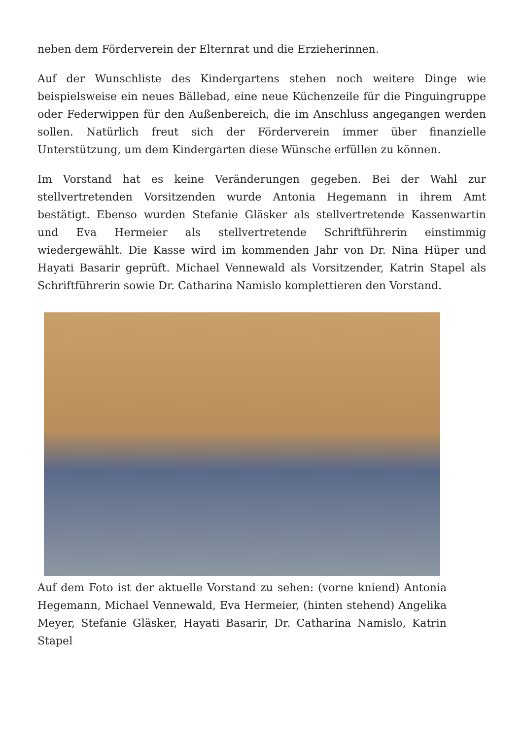neben dem Förderverein der Elternrat und die Erzieherinnen.
Auf der Wunschliste des Kindergartens stehen noch weitere Dinge wie beispielsweise ein neues Bällebad, eine neue Küchenzeile für die Pinguingruppe oder Federwippen für den Außenbereich, die im Anschluss angegangen werden sollen. Natürlich freut sich der Förderverein immer über finanzielle Unterstützung, um dem Kindergarten diese Wünsche erfüllen zu können.
Im Vorstand hat es keine Veränderungen gegeben. Bei der Wahl zur stellvertretenden Vorsitzenden wurde Antonia Hegemann in ihrem Amt bestätigt. Ebenso wurden Stefanie Gläsker als stellvertretende Kassenwartin und Eva Hermeier als stellvertretende Schriftführerin einstimmig wiedergewählt. Die Kasse wird im kommenden Jahr von Dr. Nina Hüper und Hayati Basarir geprüft. Michael Vennewald als Vorsitzender, Katrin Stapel als Schriftführerin sowie Dr. Catharina Namislo komplettieren den Vorstand.
Auf dem Foto ist der aktuelle Vorstand zu sehen: (vorne kniend) Antonia Hegemann, Michael Vennewald, Eva Hermeier, (hinten stehend) Angelika Meyer, Stefanie Gläsker, Hayati Basarir, Dr. Catharina Namislo, Katrin Stapel